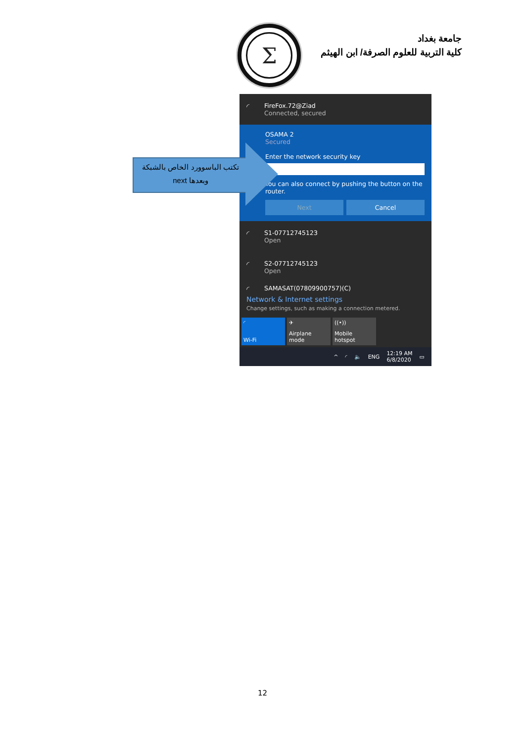Σ
جامعة بغداد
كلية التربية للعلوم الصرفة/ ابن الهيثم
تكتب الباسوورد الخاص بالشبكة
وبعدها next
◜
FireFox.72@Ziad
Connected, secured
OSAMA 2
Secured
Enter the network security key
You can also connect by pushing the button on the router.
Next Cancel
◜
S1-07712745123
Open
◜
S2-07712745123
Open
◜
SAMASAT(07809900757)(C)
Network & Internet settings
Change settings, such as making a connection metered.
◜
Wi-Fi
✈
Airplane mode
((•))
Mobile hotspot
^ ◜ 🔈 ENG 12:19 AM
6/8/2020 ▭
12